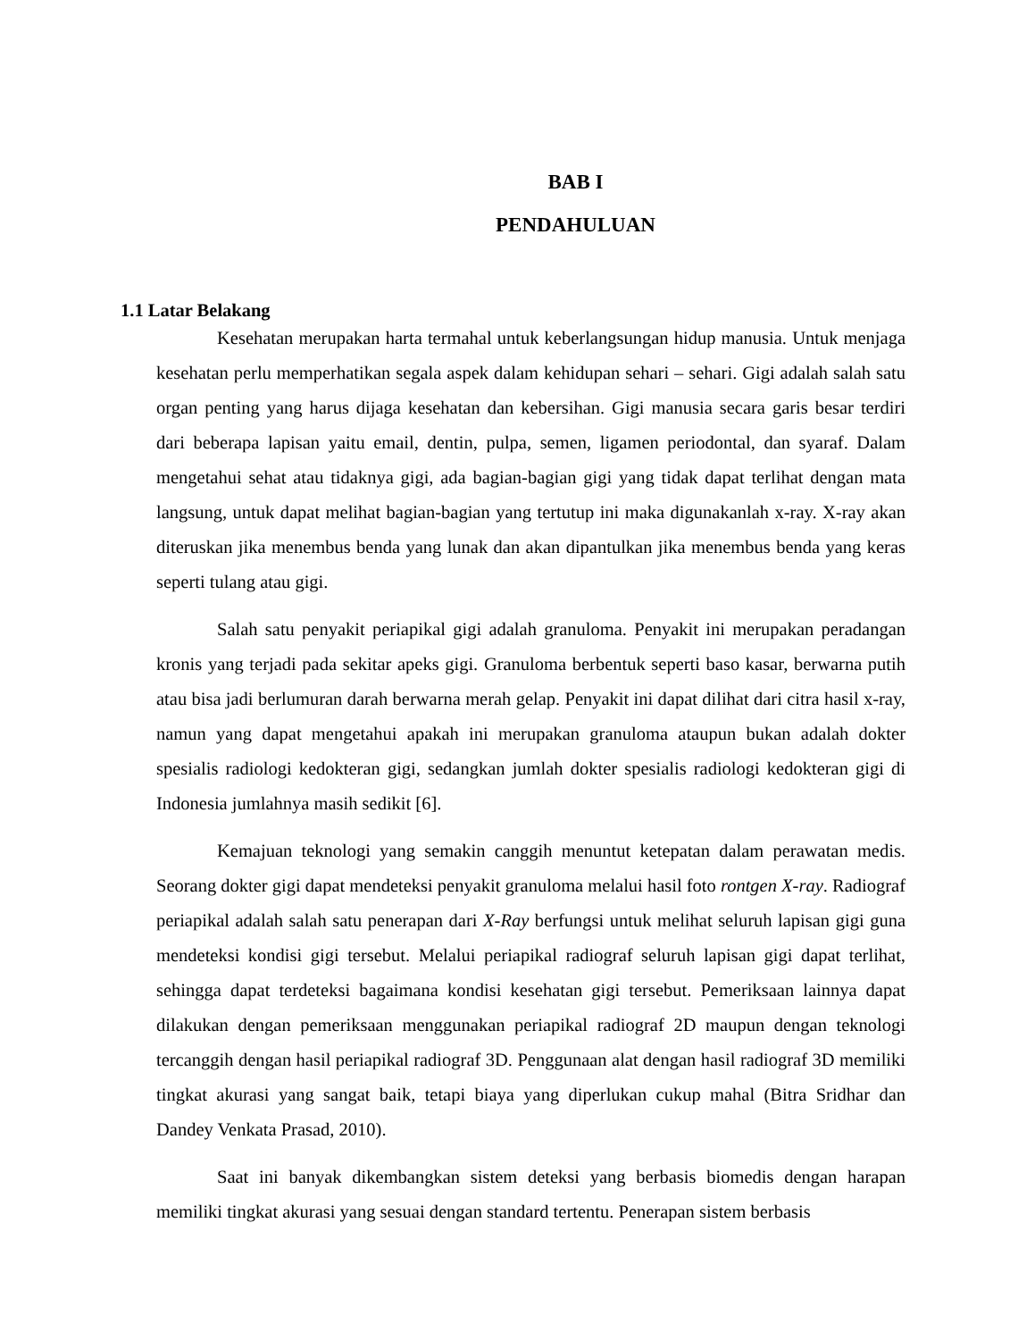BAB I
PENDAHULUAN
1.1 Latar Belakang
Kesehatan merupakan harta termahal untuk keberlangsungan hidup manusia. Untuk menjaga kesehatan perlu memperhatikan segala aspek dalam kehidupan sehari – sehari. Gigi adalah salah satu organ penting yang harus dijaga kesehatan dan kebersihan. Gigi manusia secara garis besar terdiri dari beberapa lapisan yaitu email, dentin, pulpa, semen, ligamen periodontal, dan syaraf. Dalam mengetahui sehat atau tidaknya gigi, ada bagian-bagian gigi yang tidak dapat terlihat dengan mata langsung, untuk dapat melihat bagian-bagian yang tertutup ini maka digunakanlah x-ray. X-ray akan diteruskan jika menembus benda yang lunak dan akan dipantulkan jika menembus benda yang keras seperti tulang atau gigi.
Salah satu penyakit periapikal gigi adalah granuloma. Penyakit ini merupakan peradangan kronis yang terjadi pada sekitar apeks gigi. Granuloma berbentuk seperti baso kasar, berwarna putih atau bisa jadi berlumuran darah berwarna merah gelap. Penyakit ini dapat dilihat dari citra hasil x-ray, namun yang dapat mengetahui apakah ini merupakan granuloma ataupun bukan adalah dokter spesialis radiologi kedokteran gigi, sedangkan jumlah dokter spesialis radiologi kedokteran gigi di Indonesia jumlahnya masih sedikit [6].
Kemajuan teknologi yang semakin canggih menuntut ketepatan dalam perawatan medis. Seorang dokter gigi dapat mendeteksi penyakit granuloma melalui hasil foto rontgen X-ray. Radiograf periapikal adalah salah satu penerapan dari X-Ray berfungsi untuk melihat seluruh lapisan gigi guna mendeteksi kondisi gigi tersebut. Melalui periapikal radiograf seluruh lapisan gigi dapat terlihat, sehingga dapat terdeteksi bagaimana kondisi kesehatan gigi tersebut. Pemeriksaan lainnya dapat dilakukan dengan pemeriksaan menggunakan periapikal radiograf 2D maupun dengan teknologi tercanggih dengan hasil periapikal radiograf 3D. Penggunaan alat dengan hasil radiograf 3D memiliki tingkat akurasi yang sangat baik, tetapi biaya yang diperlukan cukup mahal (Bitra Sridhar dan Dandey Venkata Prasad, 2010).
Saat ini banyak dikembangkan sistem deteksi yang berbasis biomedis dengan harapan memiliki tingkat akurasi yang sesuai dengan standard tertentu. Penerapan sistem berbasis